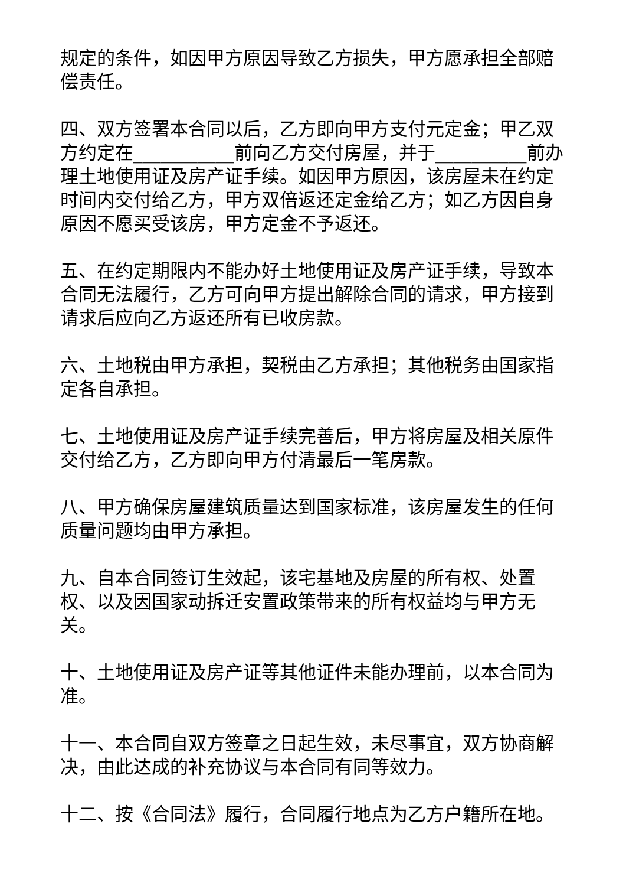规定的条件，如因甲方原因导致乙方损失，甲方愿承担全部赔偿责任。
四、双方签署本合同以后，乙方即向甲方支付元定金；甲乙双方约定在___________前向乙方交付房屋，并于__________前办理土地使用证及房产证手续。如因甲方原因，该房屋未在约定时间内交付给乙方，甲方双倍返还定金给乙方；如乙方因自身原因不愿买受该房，甲方定金不予返还。
五、在约定期限内不能办好土地使用证及房产证手续，导致本合同无法履行，乙方可向甲方提出解除合同的请求，甲方接到请求后应向乙方返还所有已收房款。
六、土地税由甲方承担，契税由乙方承担；其他税务由国家指定各自承担。
七、土地使用证及房产证手续完善后，甲方将房屋及相关原件交付给乙方，乙方即向甲方付清最后一笔房款。
八、甲方确保房屋建筑质量达到国家标准，该房屋发生的任何质量问题均由甲方承担。
九、自本合同签订生效起，该宅基地及房屋的所有权、处置权、以及因国家动拆迁安置政策带来的所有权益均与甲方无关。
十、土地使用证及房产证等其他证件未能办理前，以本合同为准。
十一、本合同自双方签章之日起生效，未尽事宜，双方协商解决，由此达成的补充协议与本合同有同等效力。
十二、按《合同法》履行，合同履行地点为乙方户籍所在地。